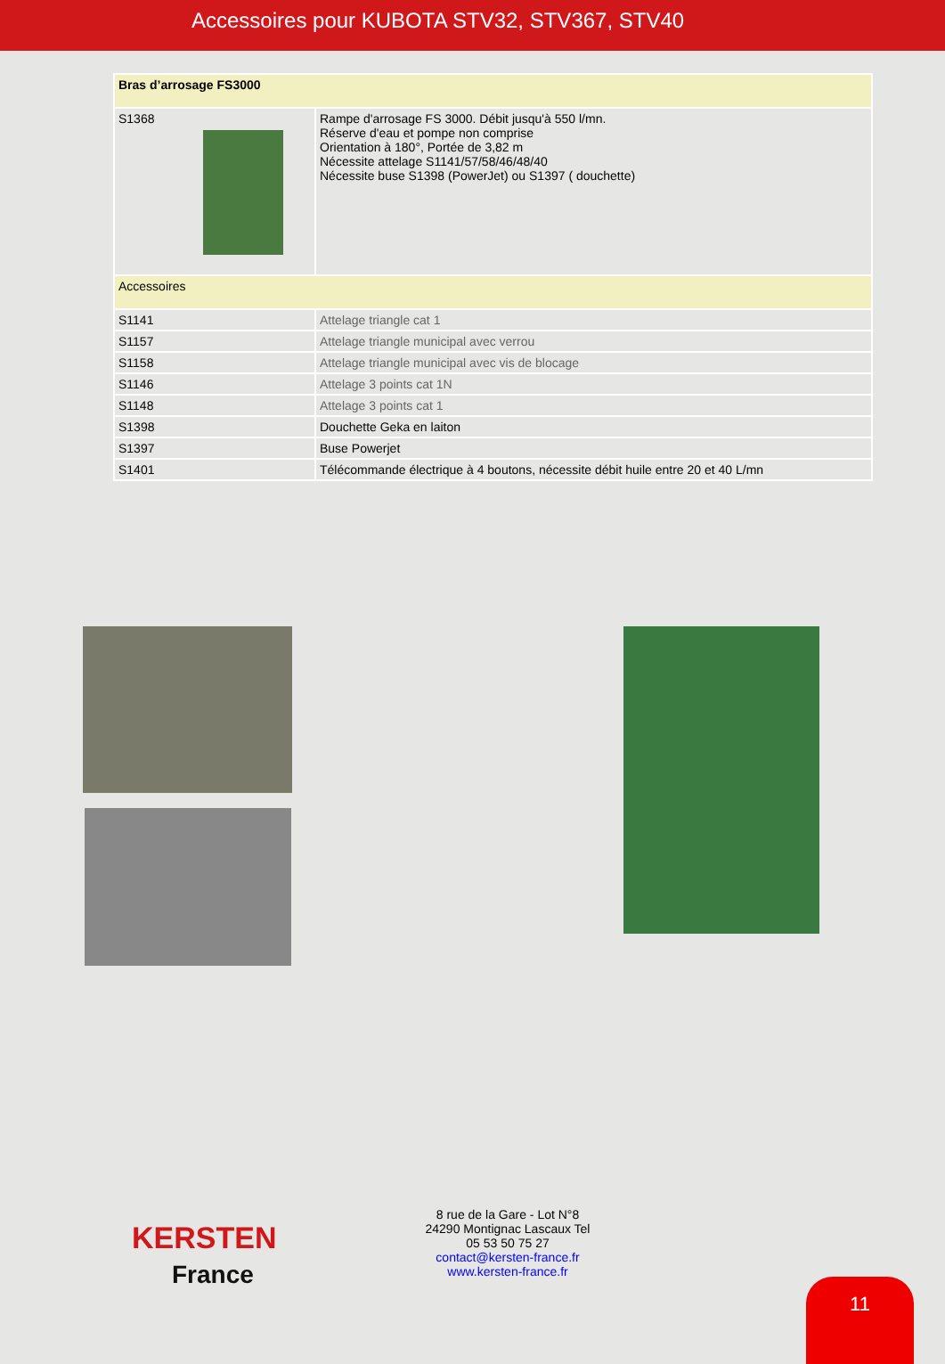Accessoires pour KUBOTA STV32, STV367, STV40
| Bras d’arrosage FS3000 | |
| --- | --- |
| S1368 | Rampe d'arrosage FS 3000. Débit jusqu'à 550 l/mn. Réserve d'eau et pompe non comprise Orientation à 180°, Portée de 3,82 m Nécessite attelage S1141/57/58/46/48/40 Nécessite buse S1398 (PowerJet) ou S1397 ( douchette) |
| Accessoires | |
| S1141 | Attelage triangle cat 1 |
| S1157 | Attelage triangle municipal avec verrou |
| S1158 | Attelage triangle municipal avec vis de blocage |
| S1146 | Attelage 3 points cat 1N |
| S1148 | Attelage 3 points cat 1 |
| S1398 | Douchette Geka en laiton |
| S1397 | Buse Powerjet |
| S1401 | Télécommande électrique à 4 boutons, nécessite débit huile entre 20 et 40 L/mn |
KERSTEN
France
8 rue de la Gare - Lot N°8 24290 Montignac Lascaux Tel 05 53 50 75 27
contact@kersten-france.fr
www.kersten-france.fr
11